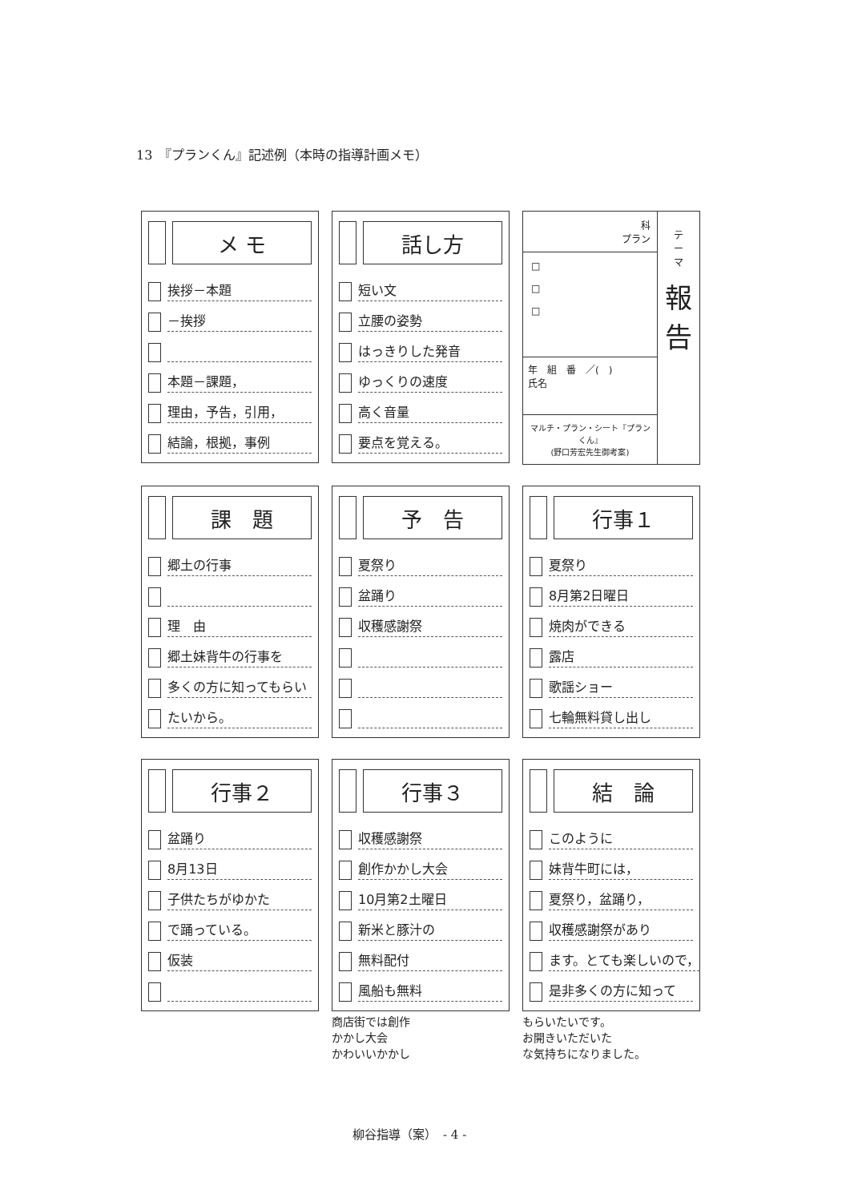13　『プランくん』記述例（本時の指導計画メモ）
メ モ
挨拶－本題
－挨拶
本題－課題，
理由，予告，引用，
結論，根拠，事例
話し方
短い文
立腰の姿勢
はっきりした発音
ゆっくりの速度
高く音量
要点を覚える。
科
プラン
□
□
□
年　組　番　／(　)
氏名
マルチ・プラン・シート『プランくん』
(野口芳宏先生御考案)
テ
ー
マ
報
告
課　題
郷土の行事
理　由
郷土妹背牛の行事を
多くの方に知ってもらい
たいから。
予　告
夏祭り
盆踊り
収穫感謝祭
行事１
夏祭り
8月第2日曜日
焼肉ができる
露店
歌謡ショー
七輪無料貸し出し
行事２
盆踊り
8月13日
子供たちがゆかた
で踊っている。
仮装
行事３
収穫感謝祭
創作かかし大会
10月第2土曜日
新米と豚汁の
無料配付
風船も無料
商店街では創作
かかし大会
かわいいかかし
結　論
このように
妹背牛町には，
夏祭り，盆踊り，
収穫感謝祭があり
ます。とても楽しいので，
是非多くの方に知って
もらいたいです。
お開きいただいた
な気持ちになりました。
柳谷指導（案）　- 4 -